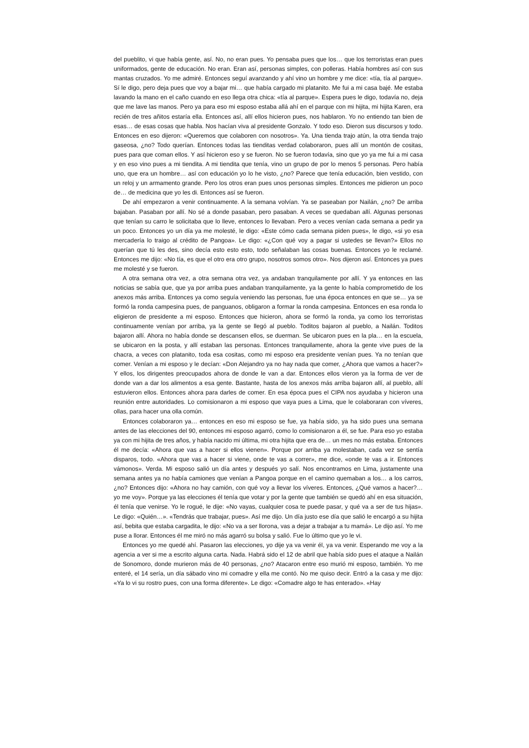del pueblito, vi que había gente, así. No, no eran pues. Yo pensaba pues que los… que los terroristas eran pues uniformados, gente de educación. No eran. Eran así, personas simples, con polleras. Había hombres así con sus mantas cruzados. Yo me admiré. Entonces seguí avanzando y ahí vino un hombre y me dice: «tía, tía al parque». Sí le digo, pero deja pues que voy a bajar mi… que había cargado mi platanito. Me fui a mi casa bajé. Me estaba lavando la mano en el caño cuando en eso llega otra chica: «tía al parque». Espera pues le digo, todavía no, deja que me lave las manos. Pero ya para eso mi esposo estaba allá ahí en el parque con mi hijita, mi hijita Karen, era recién de tres añitos estaría ella. Entonces así, allí ellos hicieron pues, nos hablaron. Yo no entiendo tan bien de esas… de esas cosas que habla. Nos hacían viva al presidente Gonzalo. Y todo eso. Dieron sus discursos y todo. Entonces en eso dijeron: «Queremos que colaboren con nosotros». Ya. Una tienda trajo atún, la otra tienda trajo gaseosa, ¿no? Todo querían. Entonces todas las tienditas verdad colaboraron, pues allí un montón de cositas, pues para que coman ellos. Y así hicieron eso y se fueron. No se fueron todavía, sino que yo ya me fui a mi casa y en eso vino pues a mi tiendita. A mi tiendita que tenía, vino un grupo de por lo menos 5 personas. Pero había uno, que era un hombre… así con educación yo lo he visto, ¿no? Parece que tenía educación, bien vestido, con un reloj y un armamento grande. Pero los otros eran pues unos personas simples. Entonces me pidieron un poco de… de medicina que yo les di. Entonces así se fueron.
De ahí empezaron a venir continuamente. A la semana volvían. Ya se paseaban por Nailán, ¿no? De arriba bajaban. Pasaban por allí. No sé a donde pasaban, pero pasaban. A veces se quedaban allí. Algunas personas que tenían su carro le solicitaba que lo lleve, entonces lo llevaban. Pero a veces venían cada semana a pedir ya un poco. Entonces yo un día ya me molesté, le digo: «Este cómo cada semana piden pues», le digo, «si yo esa mercadería lo traigo al crédito de Pangoa». Le digo: «¿Con qué voy a pagar si ustedes se llevan?» Ellos no querían que tú les des, sino decía esto esto esto, todo señalaban las cosas buenas. Entonces yo le reclamé. Entonces me dijo: «No tía, es que el otro era otro grupo, nosotros somos otro». Nos dijeron así. Entonces ya pues me molesté y se fueron.
A otra semana otra vez, a otra semana otra vez, ya andaban tranquilamente por allí. Y ya entonces en las noticias se sabía que, que ya por arriba pues andaban tranquilamente, ya la gente lo había comprometido de los anexos más arriba. Entonces ya como seguía veniendo las personas, fue una época entonces en que se… ya se formó la ronda campesina pues, de panguanos, obligaron a formar la ronda campesina. Entonces en esa ronda lo eligieron de presidente a mi esposo. Entonces que hicieron, ahora se formó la ronda, ya como los terroristas continuamente venían por arriba, ya la gente se llegó al pueblo. Toditos bajaron al pueblo, a Nailán. Toditos bajaron allí. Ahora no había donde se descansen ellos, se duerman. Se ubicaron pues en la pla… en la escuela, se ubicaron en la posta, y allí estaban las personas. Entonces tranquilamente, ahora la gente vive pues de la chacra, a veces con platanito, toda esa cositas, como mi esposo era presidente venían pues. Ya no tenían que comer. Venían a mi esposo y le decían: «Don Alejandro ya no hay nada que comer, ¿Ahora que vamos a hacer?» Y ellos, los dirigentes preocupados ahora de donde le van a dar. Entonces ellos vieron ya la forma de ver de donde van a dar los alimentos a esa gente. Bastante, hasta de los anexos más arriba bajaron allí, al pueblo, allí estuvieron ellos. Entonces ahora para darles de comer. En esa época pues el CIPA nos ayudaba y hicieron una reunión entre autoridades. Lo comisionaron a mi esposo que vaya pues a Lima, que le colaboraran con víveres, ollas, para hacer una olla común.
Entonces colaboraron ya… entonces en eso mi esposo se fue, ya había sido, ya ha sido pues una semana antes de las elecciones del 90, entonces mi esposo agarró, como lo comisionaron a él, se fue. Para eso yo estaba ya con mi hijita de tres años, y había nacido mi última, mi otra hijita que era de… un mes no más estaba. Entonces él me decía: «Ahora que vas a hacer si ellos vienen». Porque por arriba ya molestaban, cada vez se sentía disparos, todo. «Ahora que vas a hacer si viene, onde te vas a correr», me dice, «onde te vas a ir. Entonces vámonos». Verda. Mi esposo salió un día antes y después yo salí. Nos encontramos en Lima, justamente una semana antes ya no había camiones que venían a Pangoa porque en el camino quemaban a los… a los carros, ¿no? Entonces dijo: «Ahora no hay camión, con qué voy a llevar los víveres. Entonces, ¿Qué vamos a hacer?… yo me voy». Porque ya las elecciones él tenía que votar y por la gente que también se quedó ahí en esa situación, él tenía que venirse. Yo le rogué, le dije: «No vayas, cualquier cosa te puede pasar, y qué va a ser de tus hijas». Le digo: «Quién…». «Tendrás que trabajar, pues». Así me dijo. Un día justo ese día que salió le encargó a su hijita así, bebita que estaba cargadita, le dijo: «No va a ser llorona, vas a dejar a trabajar a tu mamá». Le dijo así. Yo me puse a llorar. Entonces él me miró no más agarró su bolsa y salió. Fue lo último que yo le vi.
Entonces yo me quedé ahí. Pasaron las elecciones, yo dije ya va venir él, ya va venir. Esperando me voy a la agencia a ver si me a escrito alguna carta. Nada. Habrá sido el 12 de abril que había sido pues el ataque a Nailán de Sonomoro, donde murieron más de 40 personas, ¿no? Atacaron entre eso murió mi esposo, también. Yo me enteré, el 14 sería, un día sábado vino mi comadre y ella me contó. No me quiso decir. Entró a la casa y me dijo: «Ya lo vi su rostro pues, con una forma diferente». Le digo: «Comadre algo te has enterado». «Hay